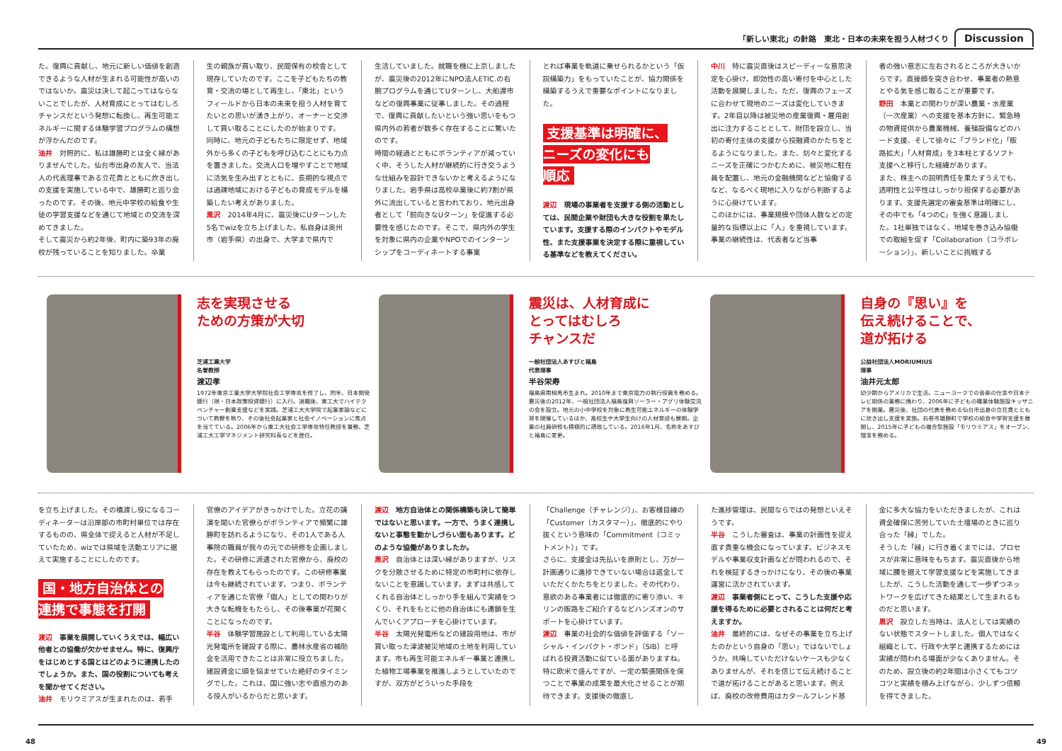「新しい東北」の針路　東北・日本の未来を担う人材づくり Discussion
た。復興に貢献し、地元に新しい価値を創造できるような人材が生まれる可能性が高いのではないか。震災は決して起こってはならないことでしたが、人材育成にとってはむしろチャンスだという発想に転換し、再生可能エネルギーに関する体験学習プログラムの構想が浮かんだのです。
油井　対照的に、私は雄勝町とは全く縁がありませんでした。仙台市出身の友人で、当法人の代表理事である立花貴とともに炊き出しの支援を実施している中で、雄勝町と巡り会ったのです。その後、地元中学校の給食や生徒の学習支援などを通じて地域との交流を深めてきました。
そして震災から約2年後、町内に築93年の廃校が残っていることを知りました。卒業
生の親族が買い取り、民間保有の校舎として現存していたのです。ここを子どもたちの教育・交流の場として再生し、「東北」というフィールドから日本の未来を担う人材を育てたいとの思いが湧き上がり、オーナーと交渉して買い取ることにしたのが始まりです。
同時に、地元の子どもたちに限定せず、地域外から多くの子どもを呼び込むことにも力点を置きました。交流人口を増やすことで地域に活気を生み出すとともに、長期的な視点では過疎地域における子どもの育成モデルを構築したい考えがありました。
黒沢　2014年4月に、震災後にUターンした5名でwizを立ち上げました。私自身は奥州市（岩手県）の出身で、大学まで県内で
生活していました。就職を機に上京しましたが、震災後の2012年にNPO法人ETIC.の右腕プログラムを通じてUターンし、大船渡市などの復興事業に従事しました。その過程で、復興に貢献したいという強い思いをもつ県内外の若者が数多く存在することに驚いたのです。
時間の経過とともにボランティアが減っていく中、そうした人材が継続的に行き交うような仕組みを設計できないかと考えるようになりました。岩手県は高校卒業後に約7割が県外に流出していると言われており、地元出身者として「前向きなUターン」を促進する必要性を感じたのです。そこで、県内外の学生を対象に県内の企業やNPOでのインターンシップをコーディネートする事業
とれば事業を軌道に乗せられるかという「仮説構築力」をもっていたことが、協力関係を構築するうえで重要なポイントになりました。
支援基準は明確に、
ニーズの変化にも
順応
渡辺　現場の事業者を支援する側の活動としては、民間企業や財団も大きな役割を果たしています。支援する際のインパクトやモデル性、また支援事業を決定する際に重視している基準などを教えてください。
中川　特に震災直後はスピーディーな意思決定を心掛け、即効性の高い寄付を中心とした活動を展開しました。ただ、復興のフェーズに合わせて現地のニーズは変化していきます。2年目以降は被災地の産業復興・雇用創出に注力することとして、財団を設立し、当初の寄付主体の支援から投融資のかたちをとるようになりました。また、刻々と変化するニーズを正確につかむために、被災地に駐在員を配置し、地元の金融機関などと協働するなど、なるべく現地に入りながら判断するように心掛けています。
このほかには、事業規模や団体人数などの定量的な指標以上に「人」を重視しています。事業の継続性は、代表者など当事
者の強い意志に左右されるところが大きいからです。直接顔を突き合わせ、事業者の熱意とやる気を感じ取ることが重要です。
野田　本業との関わりが深い農業・水産業（一次産業）への支援を基本方針に、緊急時の物資提供から農業機械、養殖設備などのハード支援、そして徐々に「ブランド化」「販路拡大」「人材育成」を3本柱とするソフト支援へと移行した経緯があります。
また、株主への説明責任を果たすうえでも、透明性と公平性はしっかり担保する必要があります。支援先選定の審査基準は明確にし、その中でも「4つのC」を強く意識しました。1社単独ではなく、地域を巻き込み協働での取組を促す「Collaboration（コラボレーション）」、新しいことに挑戦する
志を実現させる
ための方策が大切
芝浦工業大学
名誉教授
渡辺孝
1972年東京工業大学大学院社会工学専攻を修了し、同年、日本開発銀行（現・日本政策投資銀行）に入行。退職後、東工大でハイテクベンチャー創業支援などを実践。芝浦工大大学院で起業家論などについて教鞭を執り、その後社会起業家と社会イノベーションに焦点を当てている。2006年から東工大社会工学専攻特任教授を兼務、芝浦工大工学マネジメント研究科長などを歴任。
震災は、人材育成に
とってはむしろ
チャンスだ
一般社団法人あすびと福島
代表理事
半谷栄寿
福島県南相馬市生まれ。2010年まで東京電力の執行役員を務める。震災後の2012年、一般社団法人福島復興ソーラー・アグリ体験交流の会を設立。地元の小中学校を対象に再生可能エネルギーの体験学習を開催しているほか、高校生や大学生向けの人材育成も展開。企業の社員研修も積極的に誘致している。2016年1月、名称をあすびと福島に変更。
自身の『思い』を
伝え続けることで、
道が拓ける
公益社団法人MORIUMIUS
理事
油井元太郎
幼少期からアメリカで生活。ニューヨークでの音楽の仕事や日本テレビ関係の業務に携わり、2006年に子どもの職業体験施設キッザニアを開業。震災後、社団の代表を務める仙台市出身の立花貴とともに炊き出し支援を実施。石巻市雄勝町で学校の給食や学習支援を展開し、2015年に子どもの複合型施設「モリウミアス」をオープン、理事を務める。
を立ち上げました。その橋渡し役になるコーディネーターは沿岸部の市町村単位では存在するものの、県全体で捉えると人材が不足していたため、wizでは県域を活動エリアに据えて実施することにしたのです。
国・地方自治体との
連携で事態を打開
渡辺　事業を展開していくうえでは、幅広い他者との協働が欠かせません。特に、復興庁をはじめとする国とはどのように連携したのでしょうか。また、国の役割についても考えを聞かせてください。
油井　モリウミアスが生まれたのは、若手
官僚のアイデアがきっかけでした。立花の講演を聞いた官僚らがボランティアで頻繁に雄勝町を訪れるようになり、その1人である人事院の職員が我々の元での研修を企画しました。その研修に派遣された官僚から、廃校の存在を教えてもらったのです。この研修事業は今も継続されています。つまり、ボランティアを通じた官僚「個人」としての関わりが大きな転機をもたらし、その後事業が花開くことになったのです。
半谷　体験学習施設として利用している太陽光発電所を建設する際に、農林水産省の補助金を活用できたことは非常に役立ちました。建設資金に頭を悩ませていた絶好のタイミングでした。これは、国に強い志や直感力のある役人がいるからだと思います。
渡辺　地方自治体との関係構築も決して簡単ではないと思います。一方で、うまく連携しないと事態を動かしづらい面もあります。どのような協働がありましたか。
黒沢　自治体とは深い縁がありますが、リスクを分散させるために特定の市町村に依存しないことを意識しています。まずは共感してくれる自治体としっかり手を組んで実績をつくり、それをもとに他の自治体にも連鎖を生んでいくアプローチを心掛けています。
半谷　太陽光発電所などの建設用地は、市が買い取った津波被災地域の土地を利用しています。市も再生可能エネルギー事業と連携した植物工場事業を推進しようとしていたのですが、双方がどういった手段を
「Challenge（チャレンジ）」、お客様目線の「Customer（カスタマー）」、徹底的にやり抜くという意味の「Commitment（コミットメント）」です。
さらに、支援金は先払いを原則とし、万が一計画通りに進捗できていない場合は返金していただくかたちをとりました。その代わり、意欲のある事業者には徹底的に寄り添い、キリンの販路をご紹介するなどハンズオンのサポートを心掛けています。
渡辺　事業の社会的な価値を評価する「ソーシャル・インパクト・ボンド」（SIB）と呼ばれる投資活動に似ている面がありますね。特に欧米で盛んですが、一定の緊張関係を保つことで事業の成果を最大化させることが期待できます。支援後の徹底し
た進捗管理は、民間ならではの発想といえそうです。
半谷　こうした審査は、事業の計画性を捉え直す貴重な機会になっています。ビジネスモデルや事業収支計画などが問われるので、それを検証するきっかけになり、その後の事業運営に活かされています。
渡辺　事業者側にとって、こうした支援や応援を得るために必要とされることは何だと考えますか。
油井　最終的には、なぜその事業を立ち上げたのかという自身の「思い」ではないでしょうか。共鳴していただけないケースも少なくありませんが、それを信じて伝え続けることで道が拓けることがあると思います。例えば、廃校の改修費用はカタールフレンド基
金に多大な協力をいただきましたが、これは資金確保に苦労していた土壇場のときに巡り合った「縁」でした。
そうした「縁」に行き着くまでには、プロセスが非常に意味をもちます。震災直後から地域に腰を据えて学習支援などを実施してきましたが、こうした活動を通して一歩ずつネットワークを広げてきた結果として生まれるものだと思います。
黒沢　設立した当時は、法人としては実績のない状態でスタートしました。個人ではなく組織として、行政や大学と連携するためには実績が問われる場面が少なくありません。そのため、設立後の約2年間は小さくてもコツコツと実績を積み上げながら、少しずつ信頼を得てきました。
48 49